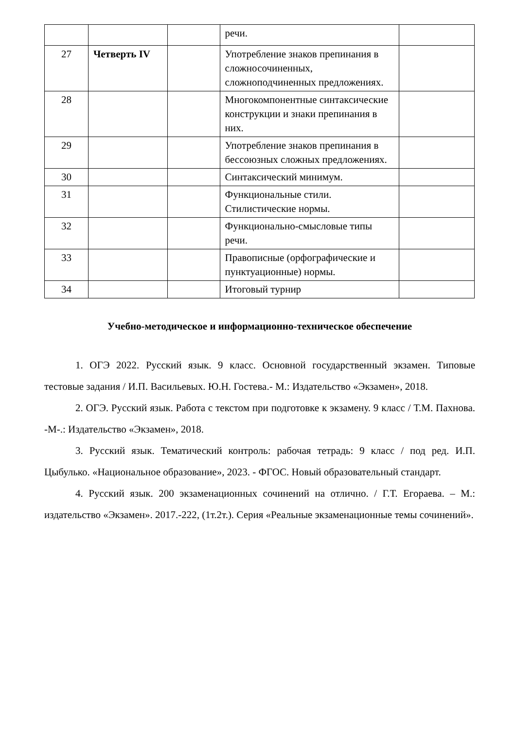| | | | речи. | |
| 27 | Четверть IV | | Употребление знаков препинания в сложносочиненных, сложноподчиненных предложениях. | |
| 28 | | | Многокомпонентные синтаксические конструкции и знаки препинания в них. | |
| 29 | | | Употребление знаков препинания в бессоюзных сложных предложениях. | |
| 30 | | | Синтаксический минимум. | |
| 31 | | | Функциональные стили. Стилистические нормы. | |
| 32 | | | Функционально-смысловые типы речи. | |
| 33 | | | Правописные (орфографические и пунктуационные) нормы. | |
| 34 | | | Итоговый турнир | |
Учебно-методическое и информационно-техническое обеспечение
1. ОГЭ 2022. Русский язык. 9 класс. Основной государственный экзамен. Типовые тестовые задания / И.П. Васильевых. Ю.Н. Гостева.- М.: Издательство «Экзамен», 2018.
2. ОГЭ. Русский язык. Работа с текстом при подготовке к экзамену. 9 класс / Т.М. Пахнова. -М-.: Издательство «Экзамен», 2018.
3. Русский язык. Тематический контроль: рабочая тетрадь: 9 класс / под ред. И.П. Цыбулько. «Национальное образование», 2023. - ФГОС. Новый образовательный стандарт.
4. Русский язык. 200 экзаменационных сочинений на отлично. / Г.Т. Егораева. – М.: издательство «Экзамен». 2017.-222, (1т.2т.). Серия «Реальные экзаменационные темы сочинений».